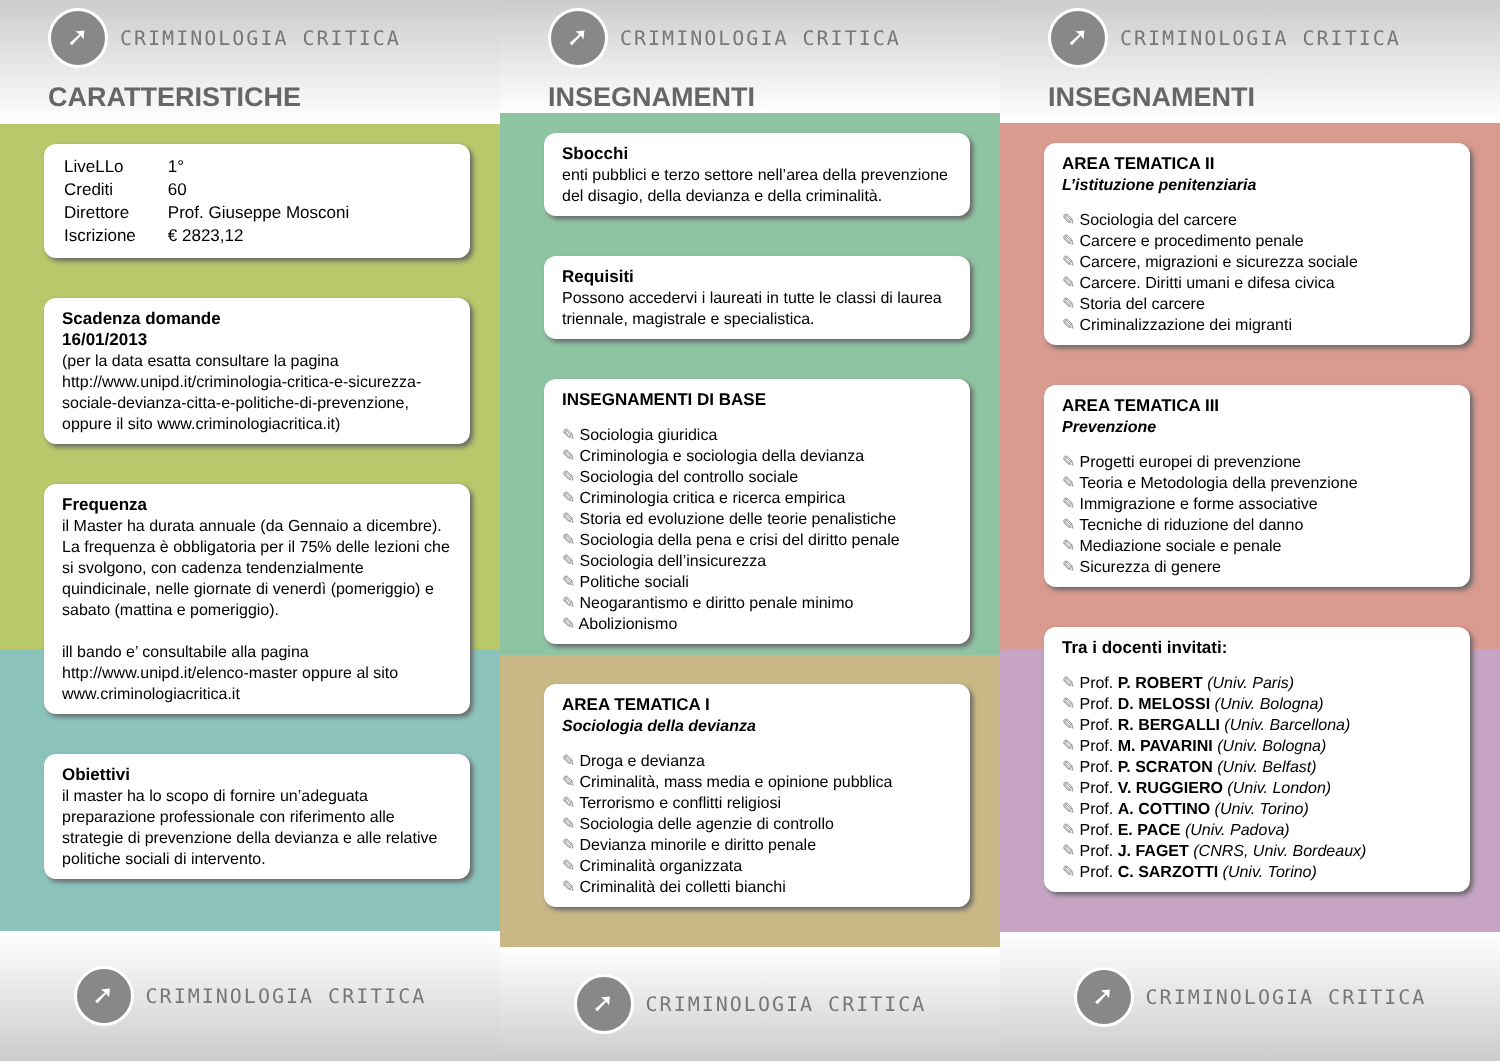➚ CRIMINOLOGIA CRITICA
CARATTERISTICHE
| LiveLLo | 1° |
| Crediti | 60 |
| Direttore | Prof. Giuseppe Mosconi |
| Iscrizione | € 2823,12 |
Scadenza domande
16/01/2013
(per la data esatta consultare la pagina http://www.unipd.it/criminologia-critica-e-sicurezza-sociale-devianza-citta-e-politiche-di-prevenzione,
oppure il sito www.criminologiacritica.it)
Frequenza
il Master ha durata annuale (da Gennaio a dicembre). La frequenza è obbligatoria per il 75% delle lezioni che si svolgono, con cadenza tendenzialmente quindicinale, nelle giornate di venerdì (pomeriggio) e sabato (mattina e pomeriggio).
ill bando e’ consultabile alla pagina http://www.unipd.it/elenco-master oppure al sito www.criminologiacritica.it
Obiettivi
il master ha lo scopo di fornire un’adeguata preparazione professionale con riferimento alle strategie di prevenzione della devianza e alle relative politiche sociali di intervento.
➚ CRIMINOLOGIA CRITICA
➚ CRIMINOLOGIA CRITICA
INSEGNAMENTI
Sbocchi
enti pubblici e terzo settore nell’area della prevenzione del disagio, della devianza e della criminalità.
Requisiti
Possono accedervi i laureati in tutte le classi di laurea triennale, magistrale e specialistica.
INSEGNAMENTI DI BASE
Sociologia giuridica
Criminologia e sociologia della devianza
Sociologia del controllo sociale
Criminologia critica e ricerca empirica
Storia ed evoluzione delle teorie penalistiche
Sociologia della pena e crisi del diritto penale
Sociologia dell’insicurezza
Politiche sociali
Neogarantismo e diritto penale minimo
Abolizionismo
AREA TEMATICA I
Sociologia della devianza
Droga e devianza
Criminalità, mass media e opinione pubblica
Terrorismo e conflitti religiosi
Sociologia delle agenzie di controllo
Devianza minorile e diritto penale
Criminalità organizzata
Criminalità dei colletti bianchi
➚ CRIMINOLOGIA CRITICA
➚ CRIMINOLOGIA CRITICA
INSEGNAMENTI
AREA TEMATICA II
L’istituzione penitenziaria
Sociologia del carcere
Carcere e procedimento penale
Carcere, migrazioni e sicurezza sociale
Carcere. Diritti umani e difesa civica
Storia del carcere
Criminalizzazione dei migranti
AREA TEMATICA III
Prevenzione
Progetti europei di prevenzione
Teoria e Metodologia della prevenzione
Immigrazione e forme associative
Tecniche di riduzione del danno
Mediazione sociale e penale
Sicurezza di genere
Tra i docenti invitati:
Prof. P. ROBERT (Univ. Paris)
Prof. D. MELOSSI (Univ. Bologna)
Prof. R. BERGALLI (Univ. Barcellona)
Prof. M. PAVARINI (Univ. Bologna)
Prof. P. SCRATON (Univ. Belfast)
Prof. V. RUGGIERO (Univ. London)
Prof. A. COTTINO (Univ. Torino)
Prof. E. PACE (Univ. Padova)
Prof. J. FAGET (CNRS, Univ. Bordeaux)
Prof. C. SARZOTTI (Univ. Torino)
➚ CRIMINOLOGIA CRITICA